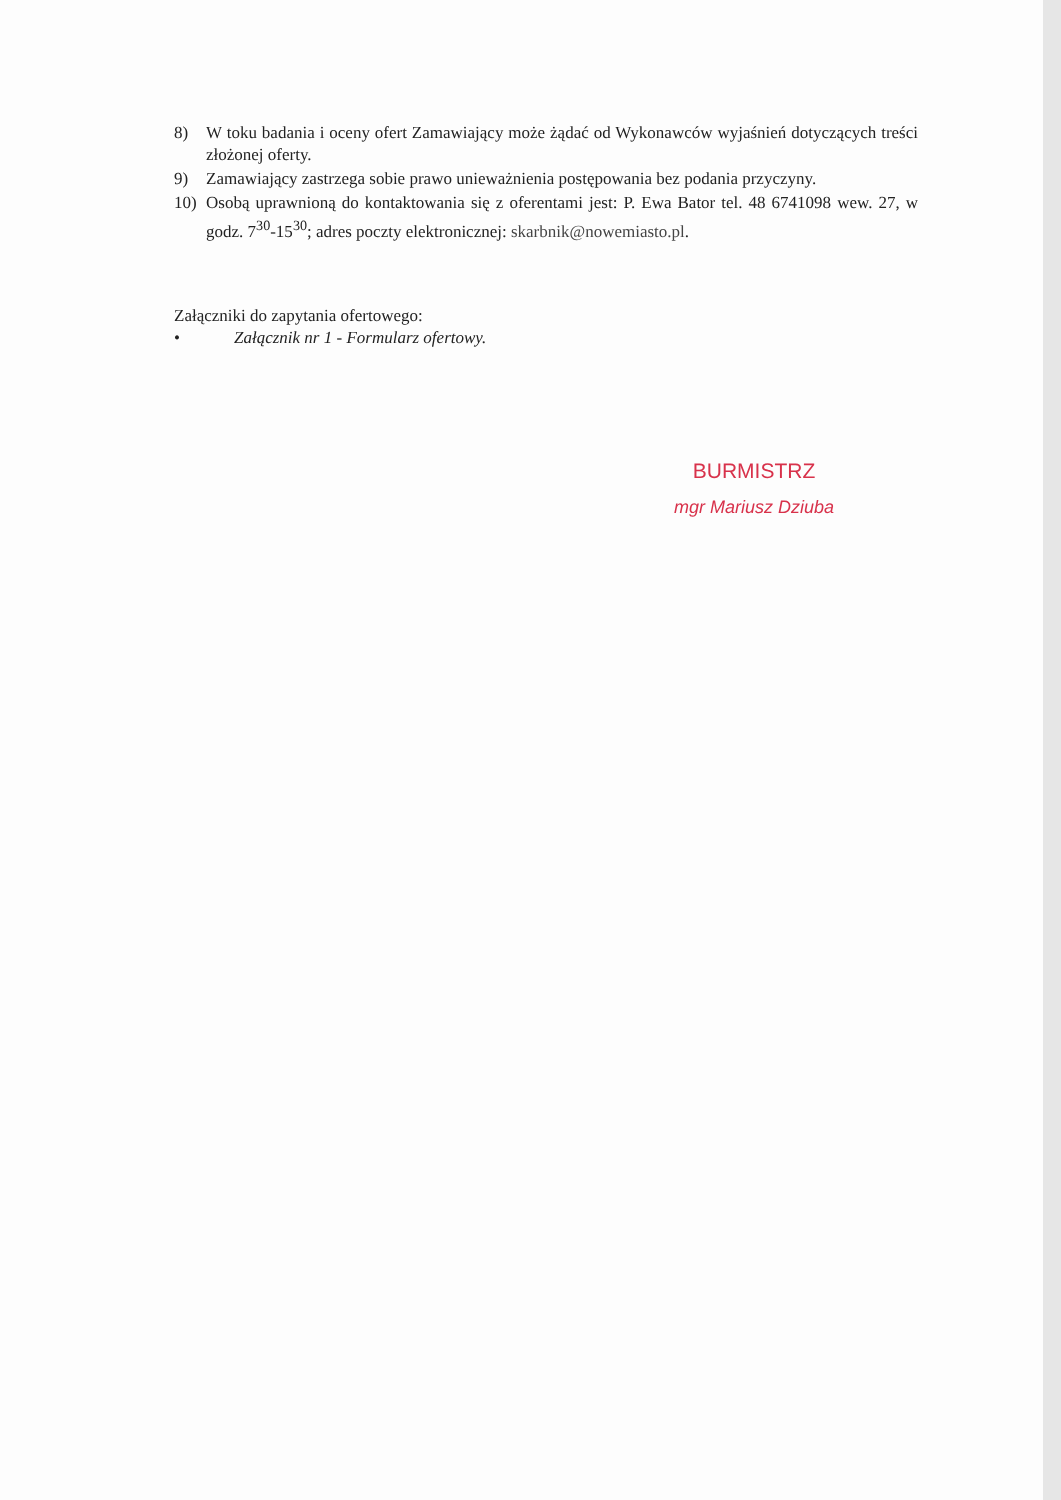8) W toku badania i oceny ofert Zamawiający może żądać od Wykonawców wyjaśnień dotyczących treści złożonej oferty.
9) Zamawiający zastrzega sobie prawo unieważnienia postępowania bez podania przyczyny.
10) Osobą uprawnioną do kontaktowania się z oferentami jest: P. Ewa Bator tel. 48 6741098 wew. 27, w godz. 7<sup>30</sup>-15<sup>30</sup>; adres poczty elektronicznej: skarbnik@nowemiasto.pl.
Załączniki do zapytania ofertowego:
• Załącznik nr 1 - Formularz ofertowy.
BURMISTRZ
mgr Mariusz Dziuba